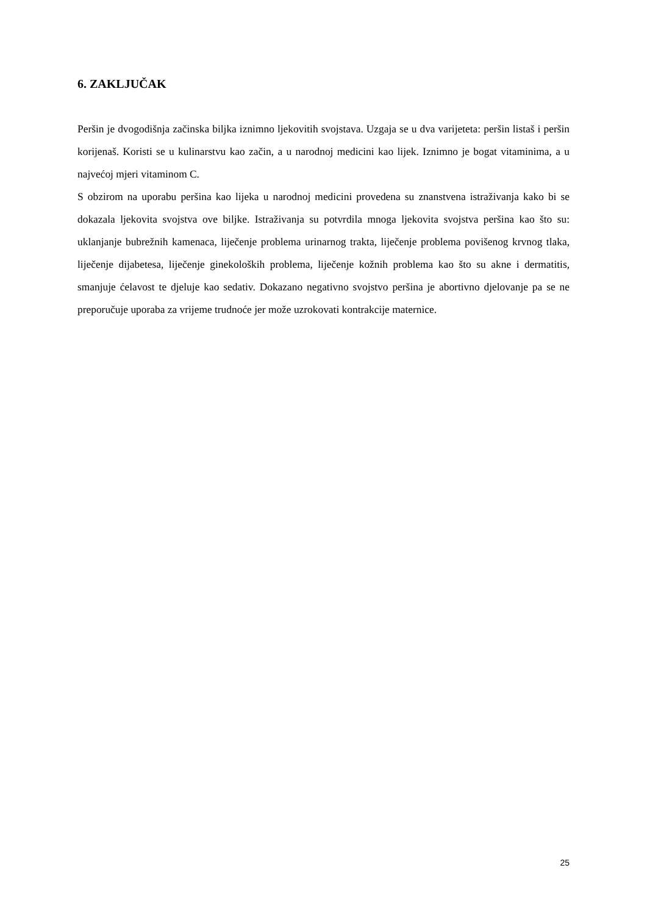6. ZAKLJUČAK
Peršin je dvogodišnja začinska biljka iznimno ljekovitih svojstava. Uzgaja se u dva varijeteta: peršin listaš i peršin korijenaš. Koristi se u kulinarstvu kao začin, a u narodnoj medicini kao lijek. Iznimno je bogat vitaminima, a u najvećoj mjeri vitaminom C.
S obzirom na uporabu peršina kao lijeka u narodnoj medicini provedena su znanstvena istraživanja kako bi se dokazala ljekovita svojstva ove biljke. Istraživanja su potvrdila mnoga ljekovita svojstva peršina kao što su: uklanjanje bubrežnih kamenaca, liječenje problema urinarnog trakta, liječenje problema povišenog krvnog tlaka, liječenje dijabetesa, liječenje ginekoloških problema, liječenje kožnih problema kao što su akne i dermatitis, smanjuje ćelavost te djeluje kao sedativ. Dokazano negativno svojstvo peršina je abortivno djelovanje pa se ne preporučuje uporaba za vrijeme trudnoće jer može uzrokovati kontrakcije maternice.
25